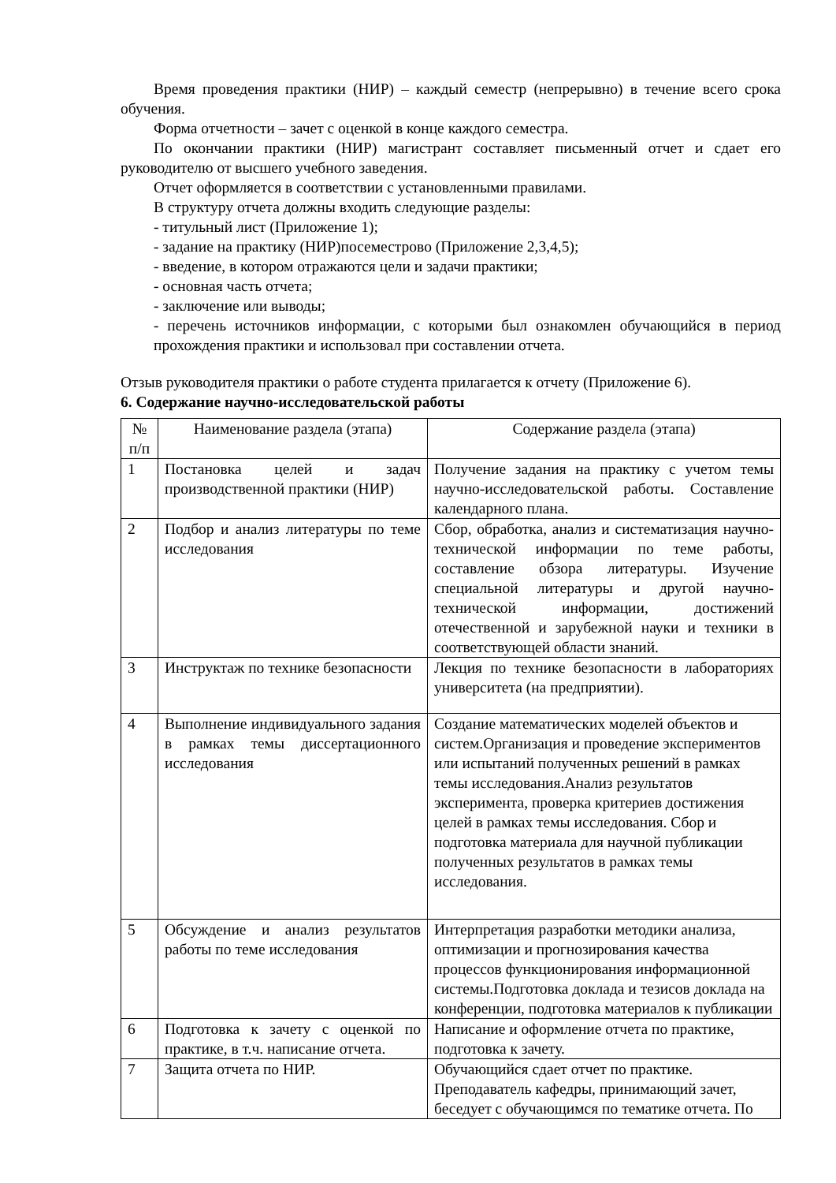Время проведения практики (НИР) – каждый семестр (непрерывно) в течение всего срока обучения.
Форма отчетности – зачет с оценкой в конце каждого семестра.
По окончании практики (НИР) магистрант составляет письменный отчет и сдает его руководителю от высшего учебного заведения.
Отчет оформляется в соответствии с установленными правилами.
В структуру отчета должны входить следующие разделы:
- титульный лист (Приложение 1);
- задание на практику (НИР)посеместрово (Приложение 2,3,4,5);
- введение, в котором отражаются цели и задачи практики;
- основная часть отчета;
- заключение или выводы;
- перечень источников информации, с которыми был ознакомлен обучающийся в период прохождения практики и использовал при составлении отчета.
Отзыв руководителя практики о работе студента прилагается к отчету (Приложение 6).
6. Содержание научно-исследовательской работы
| № п/п | Наименование раздела (этапа) | Содержание раздела (этапа) |
| 1 | Постановка целей и задач производственной практики (НИР) | Получение задания на практику с учетом темы научно-исследовательской работы. Составление календарного плана. |
| 2 | Подбор и анализ литературы по теме исследования | Сбор, обработка, анализ и систематизация научно-технической информации по теме работы, составление обзора литературы. Изучение специальной литературы и другой научно-технической информации, достижений отечественной и зарубежной науки и техники в соответствующей области знаний. |
| 3 | Инструктаж по технике безопасности | Лекция по технике безопасности в лабораториях университета (на предприятии). |
| 4 | Выполнение индивидуального задания в рамках темы диссертационного исследования | Создание математических моделей объектов и систем.Организация и проведение экспериментов или испытаний полученных решений в рамках темы исследования.Анализ результатов эксперимента, проверка критериев достижения целей в рамках темы исследования. Сбор и подготовка материала для научной публикации полученных результатов в рамках темы исследования. |
| 5 | Обсуждение и анализ результатов работы по теме исследования | Интерпретация разработки методики анализа, оптимизации и прогнозирования качества процессов функционирования информационной системы.Подготовка доклада и тезисов доклада на конференции, подготовка материалов к публикации |
| 6 | Подготовка к зачету с оценкой по практике, в т.ч. написание отчета. | Написание и оформление отчета по практике, подготовка к зачету. |
| 7 | Защита отчета по НИР. | Обучающийся сдает отчет по практике. Преподаватель кафедры, принимающий зачет, беседует с обучающимся по тематике отчета. По |